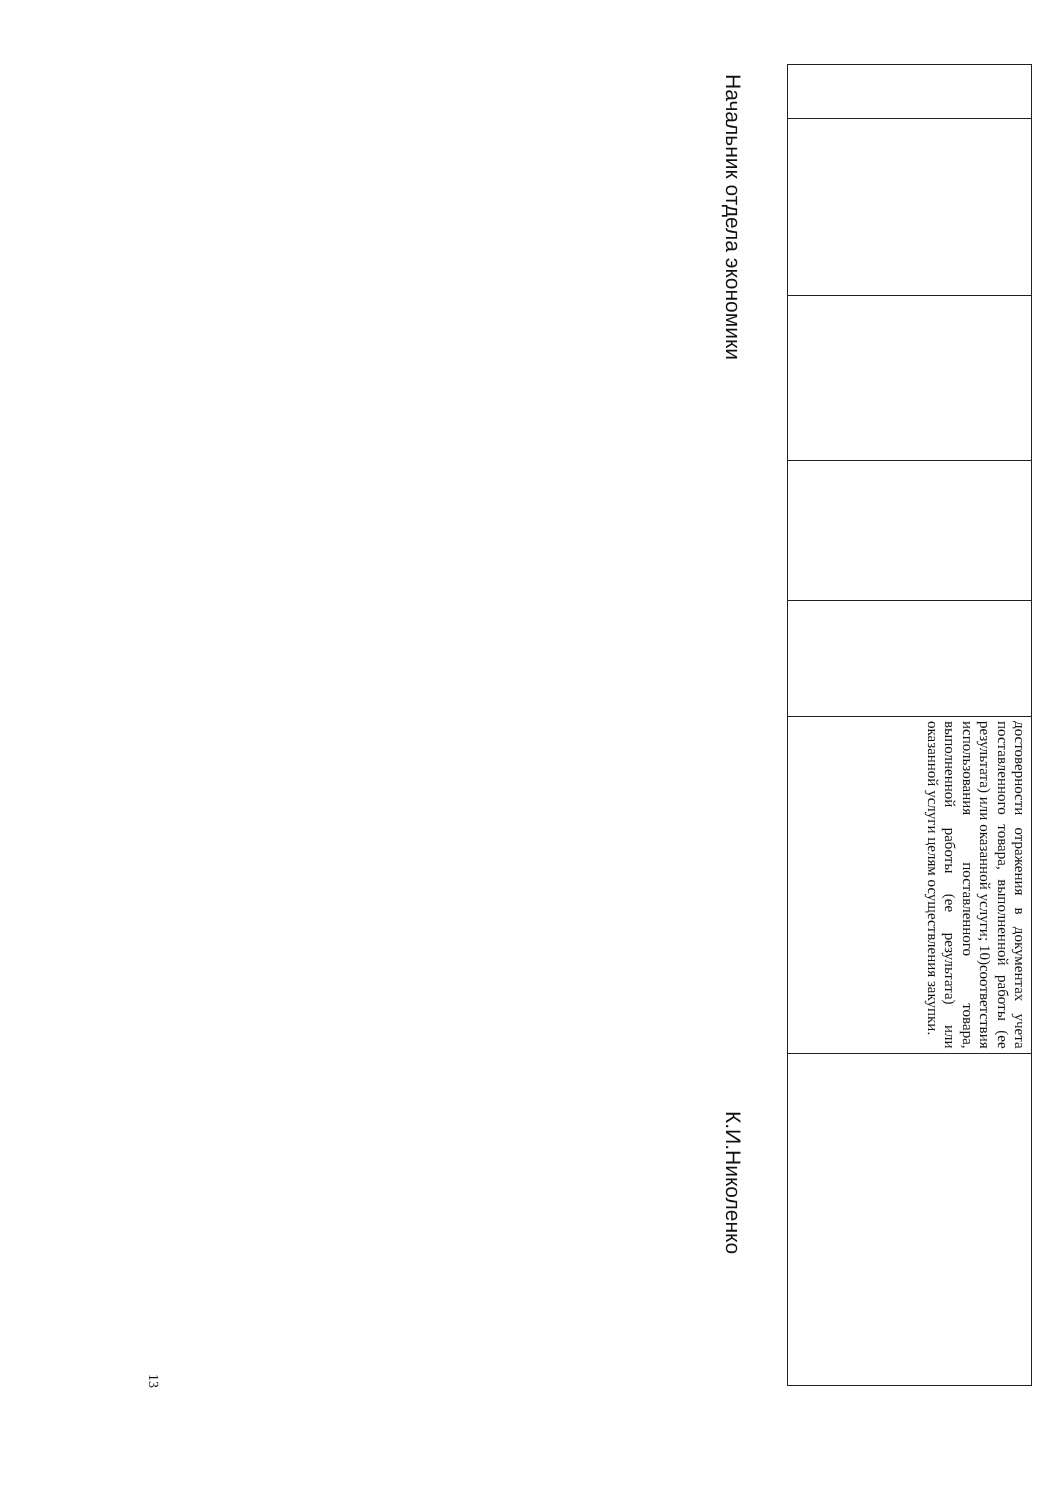| | | | | | достоверности отражения в документах учета поставленного товара, выполненной работы (ее результата) или оказанной услуги; 10)соответствия использования поставленного товара, выполненной работы (ее результата) или оказанной услуги целям осуществления закупки. | |
Начальник отдела экономики К.И.Николенко
13